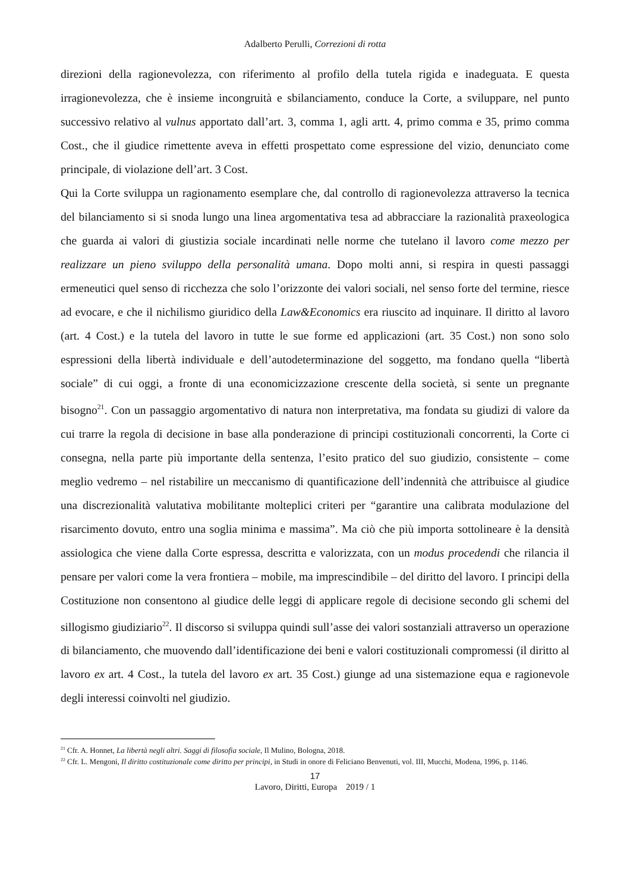Adalberto Perulli, Correzioni di rotta
direzioni della ragionevolezza, con riferimento al profilo della tutela rigida e inadeguata. E questa irragionevolezza, che è insieme incongruità e sbilanciamento, conduce la Corte, a sviluppare, nel punto successivo relativo al vulnus apportato dall’art. 3, comma 1, agli artt. 4, primo comma e 35, primo comma Cost., che il giudice rimettente aveva in effetti prospettato come espressione del vizio, denunciato come principale, di violazione dell’art. 3 Cost.
Qui la Corte sviluppa un ragionamento esemplare che, dal controllo di ragionevolezza attraverso la tecnica del bilanciamento si si snoda lungo una linea argomentativa tesa ad abbracciare la razionalità praxeologica che guarda ai valori di giustizia sociale incardinati nelle norme che tutelano il lavoro come mezzo per realizzare un pieno sviluppo della personalità umana. Dopo molti anni, si respira in questi passaggi ermeneutici quel senso di ricchezza che solo l’orizzonte dei valori sociali, nel senso forte del termine, riesce ad evocare, e che il nichilismo giuridico della Law&Economics era riuscito ad inquinare. Il diritto al lavoro (art. 4 Cost.) e la tutela del lavoro in tutte le sue forme ed applicazioni (art. 35 Cost.) non sono solo espressioni della libertà individuale e dell’autodeterminazione del soggetto, ma fondano quella “libertà sociale” di cui oggi, a fronte di una economicizzazione crescente della società, si sente un pregnante bisogno<sup>21</sup>. Con un passaggio argomentativo di natura non interpretativa, ma fondata su giudizi di valore da cui trarre la regola di decisione in base alla ponderazione di principi costituzionali concorrenti, la Corte ci consegna, nella parte più importante della sentenza, l’esito pratico del suo giudizio, consistente – come meglio vedremo – nel ristabilire un meccanismo di quantificazione dell’indennità che attribuisce al giudice una discrezionalità valutativa mobilitante molteplici criteri per “garantire una calibrata modulazione del risarcimento dovuto, entro una soglia minima e massima”. Ma ciò che più importa sottolineare è la densità assiologica che viene dalla Corte espressa, descritta e valorizzata, con un modus procedendi che rilancia il pensare per valori come la vera frontiera – mobile, ma imprescindibile – del diritto del lavoro. I principi della Costituzione non consentono al giudice delle leggi di applicare regole di decisione secondo gli schemi del sillogismo giudiziario<sup>22</sup>. Il discorso si sviluppa quindi sull’asse dei valori sostanziali attraverso un operazione di bilanciamento, che muovendo dall’identificazione dei beni e valori costituzionali compromessi (il diritto al lavoro ex art. 4 Cost., la tutela del lavoro ex art. 35 Cost.) giunge ad una sistemazione equa e ragionevole degli interessi coinvolti nel giudizio.
<sup>21</sup> Cfr. A. Honnet, La libertà negli altri. Saggi di filosofia sociale, Il Mulino, Bologna, 2018.
<sup>22</sup> Cfr. L. Mengoni, Il diritto costituzionale come diritto per principi, in Studi in onore di Feliciano Benvenuti, vol. III, Mucchi, Modena, 1996, p. 1146.
17
Lavoro, Diritti, Europa 2019 / 1